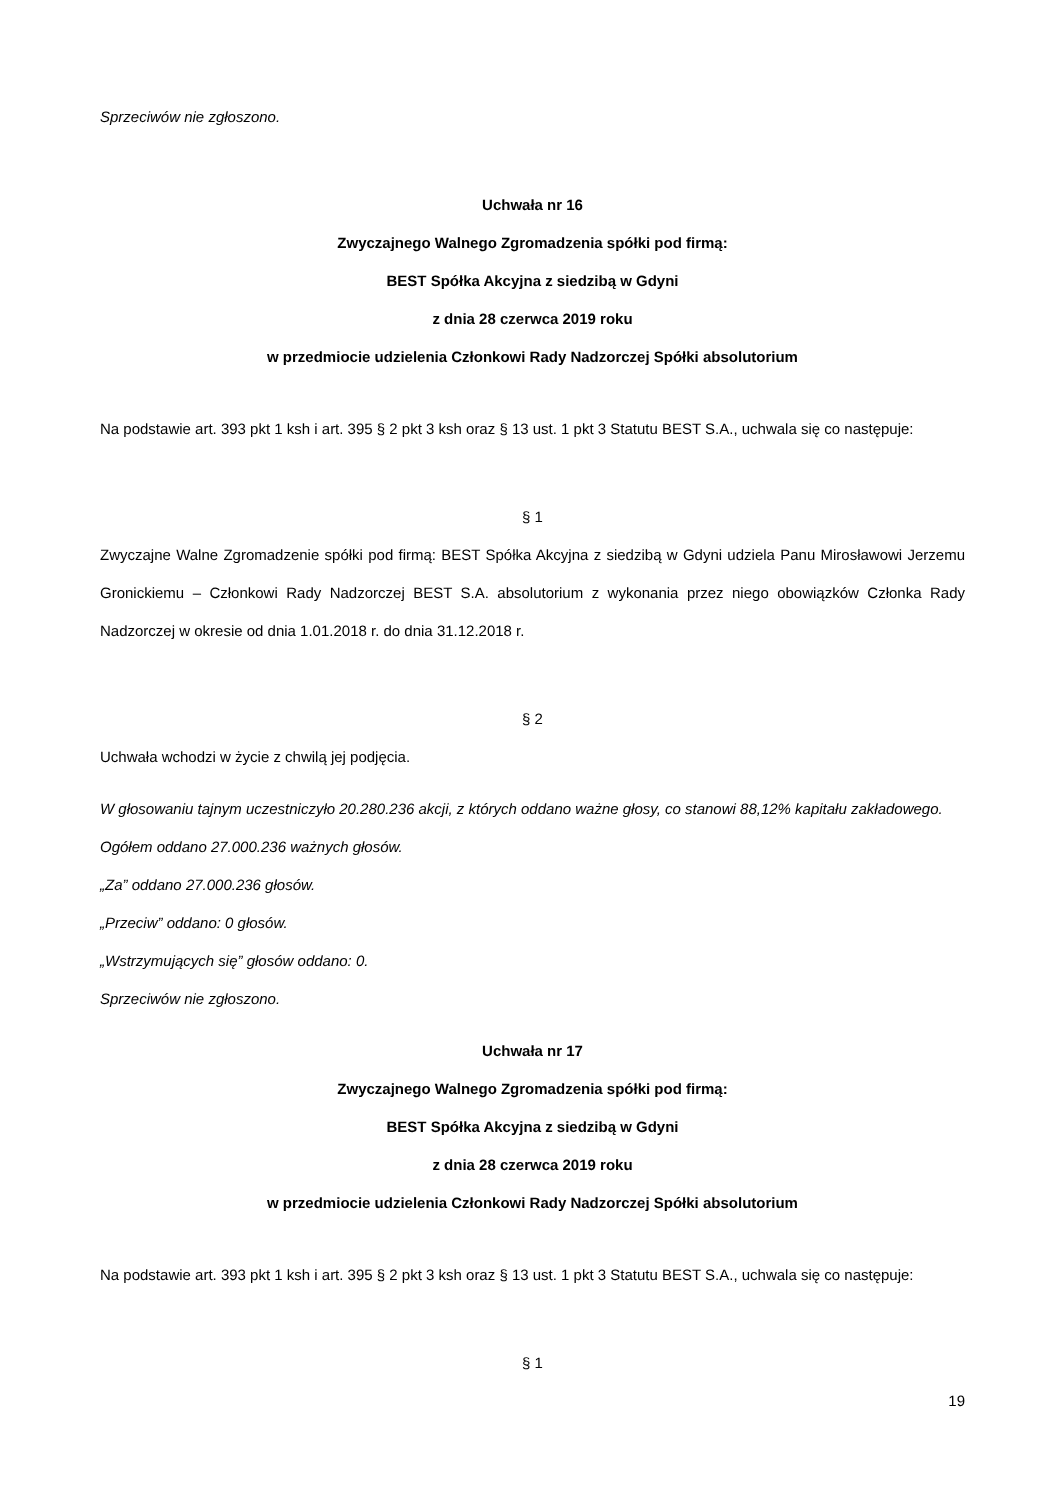Sprzeciwów nie zgłoszono.
Uchwała nr 16
Zwyczajnego Walnego Zgromadzenia spółki pod firmą:
BEST Spółka Akcyjna z siedzibą w Gdyni
z dnia 28 czerwca 2019 roku
w przedmiocie udzielenia Członkowi Rady Nadzorczej Spółki absolutorium
Na podstawie art. 393 pkt 1 ksh i art. 395 § 2 pkt 3 ksh oraz § 13 ust. 1 pkt 3 Statutu BEST S.A., uchwala się co następuje:
§ 1
Zwyczajne Walne Zgromadzenie spółki pod firmą: BEST Spółka Akcyjna z siedzibą w Gdyni udziela Panu Mirosławowi Jerzemu Gronickiemu – Członkowi Rady Nadzorczej BEST S.A. absolutorium z wykonania przez niego obowiązków Członka Rady Nadzorczej w okresie od dnia 1.01.2018 r. do dnia 31.12.2018 r.
§ 2
Uchwała wchodzi w życie z chwilą jej podjęcia.
W głosowaniu tajnym uczestniczyło 20.280.236 akcji, z których oddano ważne głosy, co stanowi 88,12% kapitału zakładowego.
Ogółem oddano 27.000.236 ważnych głosów.
„Za” oddano 27.000.236 głosów.
„Przeciw” oddano: 0 głosów.
„Wstrzymujących się” głosów oddano: 0.
Sprzeciwów nie zgłoszono.
Uchwała nr 17
Zwyczajnego Walnego Zgromadzenia spółki pod firmą:
BEST Spółka Akcyjna z siedzibą w Gdyni
z dnia 28 czerwca 2019 roku
w przedmiocie udzielenia Członkowi Rady Nadzorczej Spółki absolutorium
Na podstawie art. 393 pkt 1 ksh i art. 395 § 2 pkt 3 ksh oraz § 13 ust. 1 pkt 3 Statutu BEST S.A., uchwala się co następuje:
§ 1
19